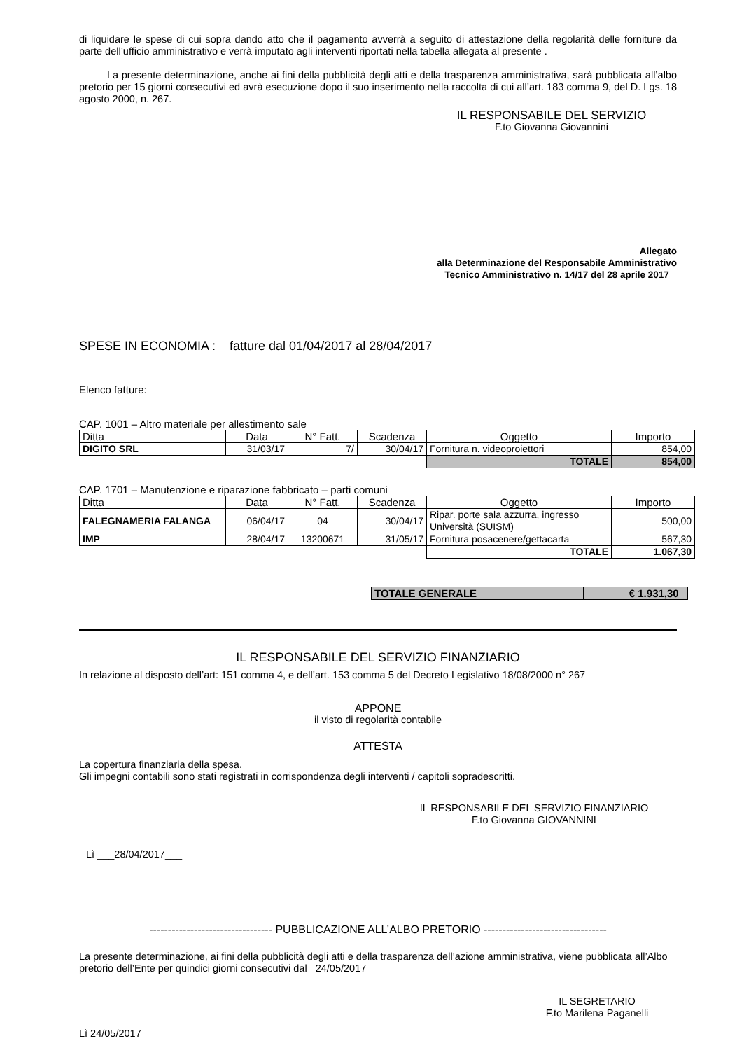di liquidare le spese di cui sopra dando atto che il pagamento avverrà a seguito di attestazione della regolarità delle forniture da parte dell’ufficio amministrativo e verrà imputato agli interventi riportati nella tabella allegata al presente .
La presente determinazione, anche ai fini della pubblicità degli atti e della trasparenza amministrativa, sarà pubblicata all’albo pretorio per 15 giorni consecutivi ed avrà esecuzione dopo il suo inserimento nella raccolta di cui all’art. 183 comma 9, del D. Lgs. 18 agosto 2000, n. 267.
IL RESPONSABILE DEL SERVIZIO
F.to Giovanna Giovannini
Allegato
alla Determinazione del Responsabile Amministrativo
Tecnico Amministrativo n. 14/17 del 28 aprile 2017
SPESE IN ECONOMIA : fatture dal 01/04/2017 al 28/04/2017
Elenco fatture:
CAP. 1001 – Altro materiale per allestimento sale
| Ditta | Data | N° Fatt. | Scadenza | Oggetto | Importo |
| --- | --- | --- | --- | --- | --- |
| DIGITO SRL | 31/03/17 | 7/ | 30/04/17 | Fornitura n. videoproiettori | 854,00 |
| | | | | TOTALE | 854,00 |
CAP. 1701 – Manutenzione e riparazione fabbricato – parti comuni
| Ditta | Data | N° Fatt. | Scadenza | Oggetto | Importo |
| --- | --- | --- | --- | --- | --- |
| FALEGNAMERIA FALANGA | 06/04/17 | 04 | 30/04/17 | Ripar. porte sala azzurra, ingresso Università (SUISM) | 500,00 |
| IMP | 28/04/17 | 13200671 | 31/05/17 | Fornitura posacenere/gettacarta | 567,30 |
| | | | | TOTALE | 1.067,30 |
| TOTALE GENERALE | € 1.931,30 |
IL RESPONSABILE DEL SERVIZIO FINANZIARIO
In relazione al disposto dell’art: 151 comma 4, e dell’art. 153 comma 5 del Decreto Legislativo 18/08/2000 n° 267
APPONE
il visto di regolarità contabile
ATTESTA
La copertura finanziaria della spesa.
Gli impegni contabili sono stati registrati in corrispondenza degli interventi / capitoli sopradescritti.
IL RESPONSABILE DEL SERVIZIO FINANZIARIO
F.to Giovanna GIOVANNINI
Lì ___28/04/2017___
--------------------------------- PUBBLICAZIONE ALL’ALBO PRETORIO ---------------------------------
La presente determinazione, ai fini della pubblicità degli atti e della trasparenza dell’azione amministrativa, viene pubblicata all’Albo pretorio dell’Ente per quindici giorni consecutivi dal 24/05/2017
IL SEGRETARIO
F.to Marilena Paganelli
Lì 24/05/2017